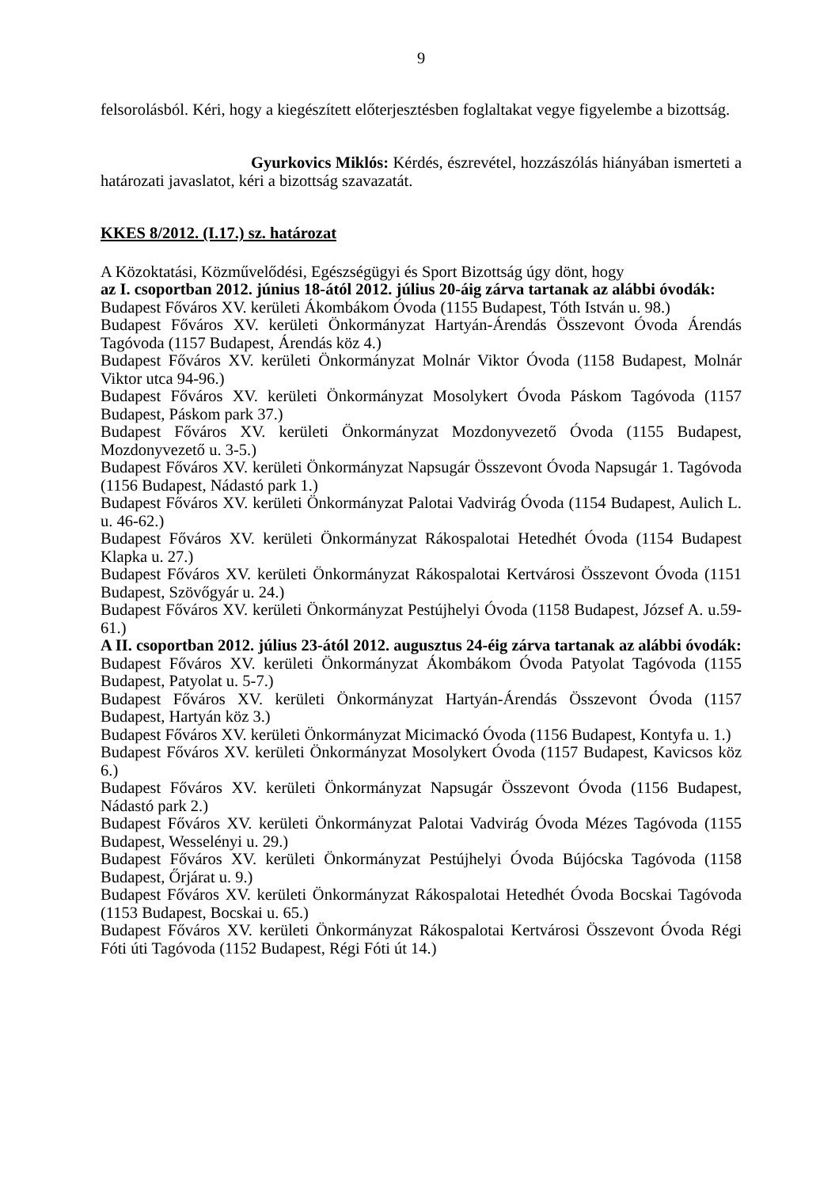9
felsorolásból. Kéri, hogy a kiegészített előterjesztésben foglaltakat vegye figyelembe a bizottság.
Gyurkovics Miklós: Kérdés, észrevétel, hozzászólás hiányában ismerteti a határozati javaslatot, kéri a bizottság szavazatát.
KKES 8/2012. (I.17.) sz. határozat
A Közoktatási, Közművelődési, Egészségügyi és Sport Bizottság úgy dönt, hogy
az I. csoportban 2012. június 18-ától 2012. július 20-áig zárva tartanak az alábbi óvodák:
Budapest Főváros XV. kerületi Ákombákom Óvoda (1155 Budapest, Tóth István u. 98.)
Budapest Főváros XV. kerületi Önkormányzat Hartyán-Árendás Összevont Óvoda Árendás Tagóvoda (1157 Budapest, Árendás köz 4.)
Budapest Főváros XV. kerületi Önkormányzat Molnár Viktor Óvoda (1158 Budapest, Molnár Viktor utca 94-96.)
Budapest Főváros XV. kerületi Önkormányzat Mosolykert Óvoda Páskom Tagóvoda (1157 Budapest, Páskom park 37.)
Budapest Főváros XV. kerületi Önkormányzat Mozdonyvezető Óvoda (1155 Budapest, Mozdonyvezető u. 3-5.)
Budapest Főváros XV. kerületi Önkormányzat Napsugár Összevont Óvoda Napsugár 1. Tagóvoda (1156 Budapest, Nádastó park 1.)
Budapest Főváros XV. kerületi Önkormányzat Palotai Vadvirág Óvoda (1154 Budapest, Aulich L. u. 46-62.)
Budapest Főváros XV. kerületi Önkormányzat Rákospalotai Hetedhét Óvoda (1154 Budapest Klapka u. 27.)
Budapest Főváros XV. kerületi Önkormányzat Rákospalotai Kertvárosi Összevont Óvoda (1151 Budapest, Szövőgyár u. 24.)
Budapest Főváros XV. kerületi Önkormányzat Pestújhelyi Óvoda (1158 Budapest, József A. u.59-61.)
A II. csoportban 2012. július 23-ától 2012. augusztus 24-éig zárva tartanak az alábbi óvodák:
Budapest Főváros XV. kerületi Önkormányzat Ákombákom Óvoda Patyolat Tagóvoda (1155 Budapest, Patyolat u. 5-7.)
Budapest Főváros XV. kerületi Önkormányzat Hartyán-Árendás Összevont Óvoda (1157 Budapest, Hartyán köz 3.)
Budapest Főváros XV. kerületi Önkormányzat Micimackó Óvoda (1156 Budapest, Kontyfa u. 1.)
Budapest Főváros XV. kerületi Önkormányzat Mosolykert Óvoda (1157 Budapest, Kavicsos köz 6.)
Budapest Főváros XV. kerületi Önkormányzat Napsugár Összevont Óvoda (1156 Budapest, Nádastó park 2.)
Budapest Főváros XV. kerületi Önkormányzat Palotai Vadvirág Óvoda Mézes Tagóvoda (1155 Budapest, Wesselényi u. 29.)
Budapest Főváros XV. kerületi Önkormányzat Pestújhelyi Óvoda Bújócska Tagóvoda (1158 Budapest, Őrjárat u. 9.)
Budapest Főváros XV. kerületi Önkormányzat Rákospalotai Hetedhét Óvoda Bocskai Tagóvoda (1153 Budapest, Bocskai u. 65.)
Budapest Főváros XV. kerületi Önkormányzat Rákospalotai Kertvárosi Összevont Óvoda Régi Fóti úti Tagóvoda (1152 Budapest, Régi Fóti út 14.)